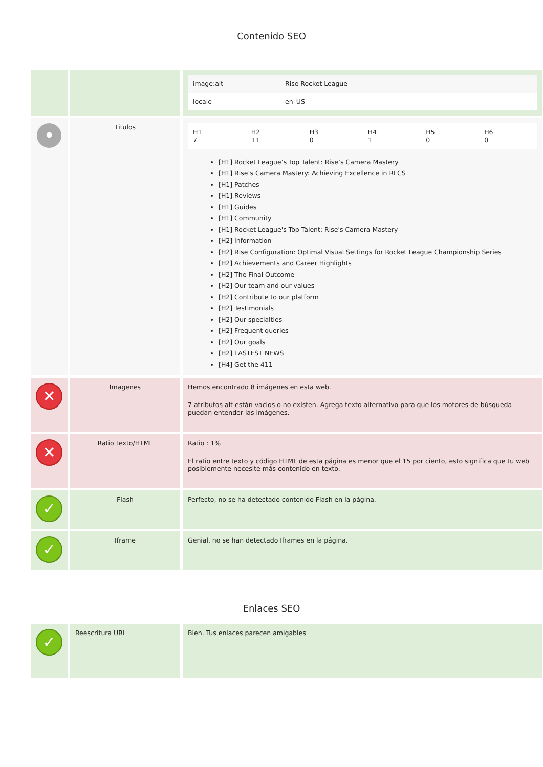Contenido SEO
| | | / image:alt / Rise Rocket League / / locale / en_US / |
| • | Titulos | / H1 7 / H2 11 / H3 0 / H4 1 / H5 0 / H6 0 / [H1] Rocket League’s Top Talent: Rise’s Camera Mastery [H1] Rise’s Camera Mastery: Achieving Excellence in RLCS [H1] Patches [H1] Reviews [H1] Guides [H1] Community [H1] Rocket League's Top Talent: Rise's Camera Mastery [H2] Information [H2] Rise Configuration: Optimal Visual Settings for Rocket League Championship Series [H2] Achievements and Career Highlights [H2] The Final Outcome [H2] Our team and our values [H2] Contribute to our platform [H2] Testimonials [H2] Our specialties [H2] Frequent queries [H2] Our goals [H2] LASTEST NEWS [H4] Get the 411 |
| ✕ | Imagenes | Hemos encontrado 8 imágenes en esta web. 7 atributos alt están vacios o no existen. Agrega texto alternativo para que los motores de búsqueda puedan entender las imágenes. |
| ✕ | Ratio Texto/HTML | Ratio : 1% El ratio entre texto y código HTML de esta página es menor que el 15 por ciento, esto significa que tu web posiblemente necesite más contenido en texto. |
| ✓ | Flash | Perfecto, no se ha detectado contenido Flash en la página. |
| ✓ | Iframe | Genial, no se han detectado Iframes en la página. |
Enlaces SEO
| ✓ | Reescritura URL | Bien. Tus enlaces parecen amigables |